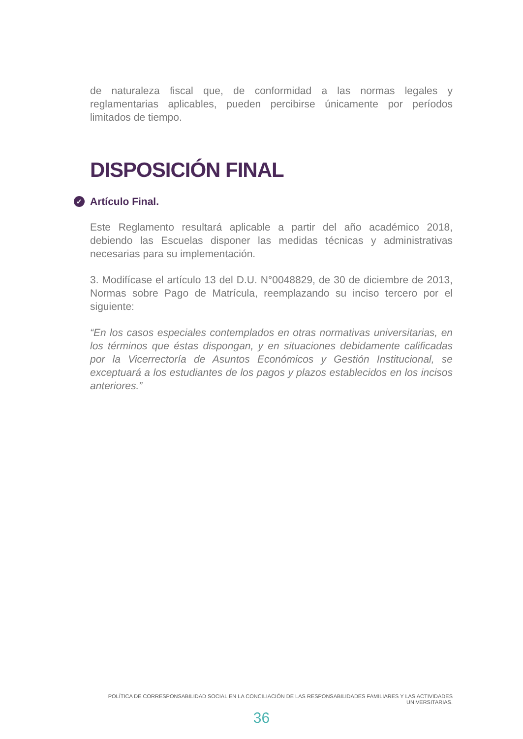de naturaleza fiscal que, de conformidad a las normas legales y reglamentarias aplicables, pueden percibirse únicamente por períodos limitados de tiempo.
DISPOSICIÓN FINAL
✓ Artículo Final.
Este Reglamento resultará aplicable a partir del año académico 2018, debiendo las Escuelas disponer las medidas técnicas y administrativas necesarias para su implementación.
3. Modifícase el artículo 13 del D.U. N°0048829, de 30 de diciembre de 2013, Normas sobre Pago de Matrícula, reemplazando su inciso tercero por el siguiente:
“En los casos especiales contemplados en otras normativas universitarias, en los términos que éstas dispongan, y en situaciones debidamente calificadas por la Vicerrectoría de Asuntos Económicos y Gestión Institucional, se exceptuará a los estudiantes de los pagos y plazos establecidos en los incisos anteriores.”
POLÍTICA DE CORRESPONSABILIDAD SOCIAL EN LA CONCILIACIÓN DE LAS RESPONSABILIDADES FAMILIARES Y LAS ACTIVIDADES UNIVERSITARIAS.
36